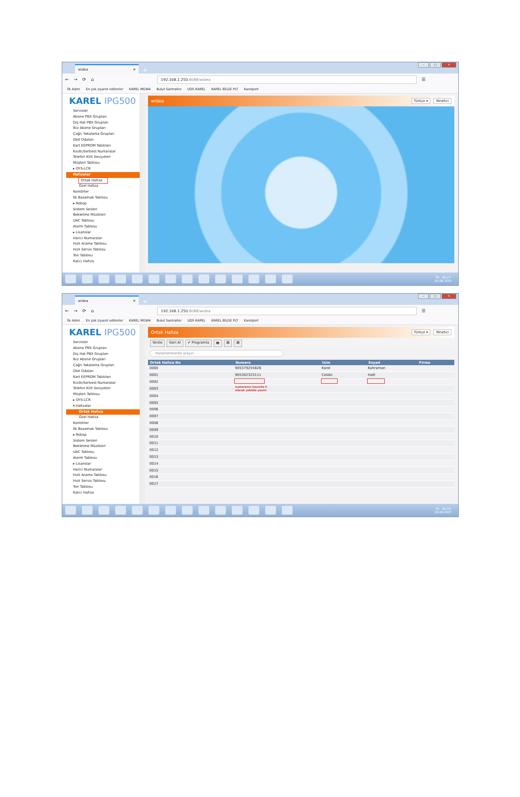widea ✕
+
– □ ✕
← → ⟳ ⌂
192.168.1.250:8088/widea
☰
İlk Adım En çok ziyaret edilenler KAREL MGW4 Bulut Santraller UDS KAREL KAREL BİLGE PLT Karelport
KAREL IPG500
Servisler
Abone PBX Grupları
Dış Hat PBX Grupları
İkiz Abone Grupları
Çağrı Yakalama Grupları
Otel Odaları
Kart EEPROM Tabloları
Kısıtlı/Serbest Numaralar
Telefon Kilit Seviyeleri
Müşteri Tablosu
▸ OYS-LCR
Hafızalar
Ortak Hafıza
Özel Hafıza
Kontörler
İlk Basamak Tablosu
▸ Robop
Sistem Sesleri
Bekletme Müzikleri
UAC Tablosu
Alarm Tablosu
▸ Lisanslar
Harici Numaralar
Hızlı Arama Tablosu
Hızlı Servis Tablosu
Ton Tablosu
Kalıcı Hafıza
widea
Türkçe ▾ Yönetici
TR 09:27
26.08.2020
widea ✕
+
– □ ✕
← → ⟳ ⌂
192.168.1.250:8088/widea
☰
İlk Adım En çok ziyaret edilenler KAREL MGW4 Bulut Santraller UDS KAREL KAREL BİLGE PLT Karelport
KAREL IPG500
Servisler
Abone PBX Grupları
Dış Hat PBX Grupları
İkiz Abone Grupları
Çağrı Yakalama Grupları
Otel Odaları
Kart EEPROM Tabloları
Kısıtlı/Serbest Numaralar
Telefon Kilit Seviyeleri
Müşteri Tablosu
▸ OYS-LCR
▾ Hafızalar
Ortak Hafıza
Özel Hafıza
Kontörler
İlk Basamak Tablosu
▸ Robop
Sistem Sesleri
Bekletme Müzikleri
UAC Tablosu
Alarm Tablosu
▸ Lisanslar
Harici Numaralar
Hızlı Arama Tablosu
Hızlı Servis Tablosu
Ton Tablosu
Kalıcı Hafıza
Ortak Hafıza
Türkçe ▾ Yönetici
Yenile Geri Al ✔ Programla 🖶 ▤ ▤
Parametrelerde arayın
| Ortak Hafıza No | Numara | İsim | Soyad | Firma |
| --- | --- | --- | --- | --- |
| 0000 | 905379255826 | Karel | Kahraman | |
| 0001 | 905302323111 | Celebi | Halil | |
| 0002 | | | | |
| 0003 | numaranın başında 9 olacak şekilde yazılır | | | |
| 0004 | | | | |
| 0005 | | | | |
| 0006 | | | | |
| 0007 | | | | |
| 0008 | | | | |
| 0009 | | | | |
| 0010 | | | | |
| 0011 | | | | |
| 0012 | | | | |
| 0013 | | | | |
| 0014 | | | | |
| 0015 | | | | |
| 0016 | | | | |
| 0017 | | | | |
TR 09:28
26.08.2020